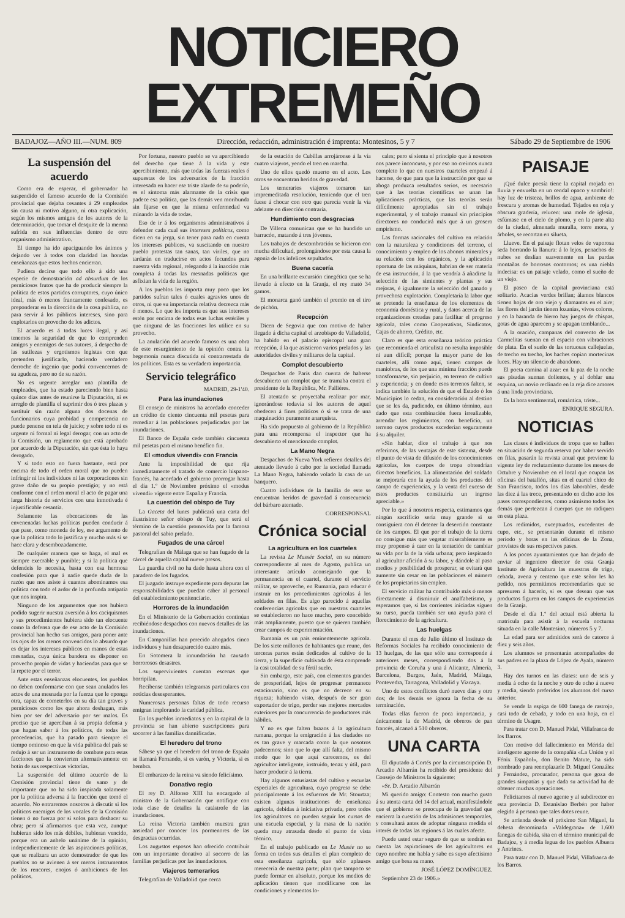NOTICIERO EXTREMEÑO
BADAJOZ—AÑO III.—NUM. 809 Dirección, redacción, administración é imprenta: Montesinos, 5 y 7 Sábado 29 de Septiembre de 1906
La suspensión del acuerdo
Como era de esperar, el gobernador ha suspendido el famoso acuerdo de la Comisión provincial que dejaba cesantes á 29 empleados sin causa ni motivo alguno, ni otra explicación, según los mismos amigos de los autores de la determinación, que tomar el desquite de la merma sufrida en sus influencias dentro de otro organismo administrativo.
El tiempo ha ido apaciguando los ánimos y dejando ver á todos con claridad las hondas enseñanzas que estos hechos encierran.
Pudiera decirse que todo ello á sido una especie de demostración ad absurdum de los perniciosos frutos que ha de producir siempre la política de estos partidos corruptores, cuyo único ideal, más ó menos francamente confesado, es preponderar en la dirección de la cosa pública, no para servir á los públicos intereses, sino para explotarlos en provecho de los adictos.
El acuerdo es á todas luces ilegal, y así tenemos la seguridad de que lo comprenden amigos y enemigos de sus autores, á despecho de las sutilezas y ergotismos legistas con que pretenden justificarlo, haciendo verdadero derroche de ingenio que podrá convencernos de su agudeza, pero no de su razón.
No es urgente arreglar una plantilla de empleados, que ha estado pareciendo bien hasta quince días antes de reunirse la Diputación, ni es arreglo de plantilla el suprimir dos ó tres plazas y sustituir sin razón alguna dos docenas de funcionarios cuya probidad y competencia no puede penerse en tela de juicio; y sobre todo ni es urgente ni formal ni legal derogar, con un acto de la Comisión, un reglamento que está aprobado por acuerdo de la Diputación, sin que ésta lo haya derogado.
Y si todo esto no fuera bastante, está por encima de todo el orden moral que no pueden infringir ni los individuos ni las corporaciones sin grave daño de su propio prestigio; y no está conforme con el orden moral el acto de pagar una larga historia de servicios con una inmotivada é injustificable cesantía.
Solamente las obcecaciones de las envenenadas luchas políticas pueden conducir á que pase, como moneda de ley, ese argumento de que la política todo lo justifica y mucho más si se hace clara y desembozadamente.
De cualquier manera que se haga, el mal es siempre execrable y punible; y si la política que defendeis lo necesita, basta con esa hermosa confesión para que á nadie quede duda de la razón que nos asiste á cuantos abominamos esa política con todo el ardor de la profunda antipatía que nos inspira.
Ninguno de los argumentos que nos hubiera podido sugerir nuestra aversión á los caciquismos y sus procedimientos hubiera sido tan elocuente como la defensa que de ese acto de la Comisión provincial han hecho sus amigos, para poner ante los ojos de los menos convencidos lo absurdo que es dejar los intereses públicos en manos de estas mesnadas, cuya única bandera es disponer en provecho propio de vidas y haciendas para que se la repete por el terror.
Ante estas enseñanzas elocuentes, los pueblos no deben conformarse con que sean anulados los actos de una mesnada por la fuerza que le oponga otra, capaz de cometerlos en su día tan graves y perniciosos como los que ahora deshagan, más bien por ser del adversario por ser malos. Es preciso que se aperciban á su propia defensa y que hagan saber á los políticos, de todas las procedencias, que ha pasado para siempre el tiempo ominoso en que la vida pública del país se redujo á ser un instrumento de combate para estas facciones que la convierten alternativamente en botín de sus respectivas victorias.
La suspensión del último acuerdo de la Comisión provincial tiene de sano y de importante que no ha sido inspirada solamente por la política adversa á la fracción que tomó el acuerdo. No entraremos nosotros á discutir si los políticos enemigos de los vocales de la Comisión tienen ó no fuerza por sí solos para deshacer su obra; pero sí afirmamos que esta vez, aunque hubieran sido los más débiles, hubieran vencido, porque era un anhelo unánime de la opinión, independientemente de las aspiraciones políticas, que se realizara un acto demostrador de que los pueblos no se avienen á ser meros instrumentos de los rencores, enojos ó ambiciones de los políticos.
Por fortuna, nuestro pueblo se va apercibiendo del derecho que tiene á la vida y este apercibimiento, más que todas las fuerzas reales ó supuestas de los adversarios de la fracción interesada en hacer ese triste alarde de su poderío, es el síntoma más alarmante de la crisis que padece esa política, que las demás ven moribunda sin fijarse en que la misma enfermedad va minando la vida de todas.
Eso de ir á los organismos administrativos á defender cada cual sus intereses políticos, como dicen en su jerga, sin tener para nada en cuenta los intereses públicos, va suscitando en nuestro pueblo protestas tan sanas, tan viriles, que no tardarán en traducirse en actos fecundos para nuestra vida regional, relegando á la inacción más completa á todas las mesnadas políticas que asfixian la vida de la región.
A los pueblos les importa muy poco que los partidos sufran tales ó cuales agravios unos de otros, ni que su importancia relativa decrezca más ó menos. Lo que les importa es que sus intereses estén por encima de todas esas luchas estériles y que ninguna de las fracciones los utilice en su provecho.
La anulación del acuerdo famoso es una obra de este resurgimiento de la opinión contra la hegemonía nunca discutida ni contrarrestada de los políticos. Esta es su verdadera importancia.
Servicio telegráfico
MADRID, 29-1'40.
Para las inundaciones
El consejo de ministros ha acordado conceder un crédito de ciento cincuenta mil pesetas para remediar á las poblaciones perjudicadas por las inundaciones.
El Banco de España cede también cincuenta mil pesetas para el mismo benéfico fin.
El «modus vivendi» con Francia
Ante la imposibilidad de que rija inmediatamente el tratado de comercio hispano-francés, ha acordado el gobierno prorrogar hasta el día 1.º de Noviembre próximo el «modus vivendi» vigente entre España y Francia.
La cuestión del obispo de Tuy
La Gaceta del lunes publicará una carta del ilustrísimo señor obispo de Tuy, que será el término de la cuestión promovida por la famosa pastoral del sabio prelado.
Fugados de una cárcel
Telegrafían de Málaga que se han fugado de la cárcel de aquella capital nueve presos.
La guardia civil no ha dado hasta ahora con el paradero de los fugados.
El juzgado instruye expediente para depurar las responsabilidades que puedan caber al personal del establecimiento penitenciario.
Horrores de la inundación
En el Ministerio de la Gobernación continúan recibiéndose despachos con nuevos detalles de las inundaciones.
En Campanillas han perecido ahogados cinco individuos y han desaparecido cuatro más.
En Sotomera la innundación ha causado horrorosos desastres.
Los supervivientes cuentan escenas que horripilan.
Recíbense también telegramas particulares con noticias desesperantes.
Numerosas personas faltas de todo recurso emigran implorando la caridad pública.
En los pueblos inmediatos y en la capital de la provincia se han abierto suscripciones para socorrer á las familias dannificadas.
El heredero del trono
Sábese ya que el heredero del trono de España se llamará Fernando, si es varón, y Victoria, si es hembra.
El embarazo de la reina va siendo felicísimo.
Donativo regio
El rey D. Alfonso XIII ha encargado al ministro de la Gobernación que notifique con toda clase de detalles la catástrofe de las inundaciones.
La reina Victoria también muestra gran ansiedad por conocer los pormenores de las desgracias ocurridas.
Los augustos esposos han ofrecido contribuir con un importante donativo al socorro de las familias perjudicas por las inundaciones.
Viajeros temerarios
Telegrafían de Valladolid que cerca
de la estación de Cubillas arrojáronse á la vía cuatro viajeros, yendo el tren en marcha.
Uno de ellos quedó muerto en el acto. Los otros se encuentran heridos de gravedad.
Los temerarios viajeros tomaron tan impremeditada resolución, temiendo que el tren fuese á chocar con otro que parecía venir la vía adelante en dirección contraria.
Hundimiento con desgracias
De Villena comunican que se ha hundido un barracón, matando á tres jóvenes.
Los trabajos de descombración se hicieron con mucha dificultad, prolongándose por esta causa la agonía de los infelices sepultados.
Buena cacería
En una brillante excursión cinegética que se ha llevado á efecto en la Granja, el rey mató 34 gamos.
El monarca ganó también el premio en el tiro de pichón.
Recepción
Dicen de Segovia que con motivo de haber llegado á dicha capital el arzobispo de Valladolid, ha habido en el palacio episcopal una gran recepción, á la que asistieron varios prelados y las autoridades civiles y militares de la capital.
Complot descubierto
Despachos de París dan cuenta de haberse descubierto un complot que se tramaba contra el presidente de la República, Mr. Falliéres.
El atentado se proyectaba realizar por mar, ignorándose todavía si los autores de aquel obedecen á fines políticos ó si se trata de una maquinación puramente anarquista.
Ha sido propuesto al gobierno de la República para una recompensa el inspector que ha descubierto el mencionado complot.
La Mano Negra
Despachos de Nueva York refieren detalles del atentado llevado á cabo por la sociedad llamada La Mano Negra, habiendo volado la casa de un banquero.
Cuatro individuos de la familia de este se encuentran heridos de gravedad á consecuencia del bárbaro atentado.
CORRESPONSAL
Crónica social
La agricultura en los cuarteles
La revista Le Mussée Social, en su número correspondiente al mes de Agosto, publica un interesante artículo aconsejando que la permanencia en el cuartel, durante el servicio militar, se aproveche, en Rumanía, para educar é instruir en los procedimientos agrícolas á los soldados en filas. Es algo parecido á aquellas conferencias agrícolas que en nuestros cuarteles se establecieron no hace mucho, pero concebido más ampliamente, puesto que se quieren también crear campos de experimentación.
Rumanía es un país eminentemente agrícola. De los siete millones de habitantes que reune, dos terceras partes están dedicados al cultivo de la tierra, y la superficie cultivada de ésta comprende la casi totalidad de su fértil suelo.
Sin embargo, este país, con elementos grandes de prosperidad, lejos de progresar permanece estacionario, sino es que no decrece en su riqueza; habiendo visto, después de ser gran exportador de trigo, perder sus mejores mercados exteriores por la concurrencia de productores más hábiles.
Y no es que falten brazos á la agricultura rumana, porque la emigración á las ciudades no es tan grave y marcada como la que nosotros padecemos; sino que lo que allí falta, del mismo modo que lo que aquí carecemos, es del agricultor inteligente, instruido, tenaz y útil, para hacer producir á la tierra.
Hay algunos entusiastas del cultivo y escuelas especiales de agricultura, cuyo progreso se debe principalmente á los esfuerzos de Mr. Stourtza; existen algunas instituciones de enseñanza agrícola, debidas á iniciativa privada, pero todos los agricultores no pueden seguir los cursos de una escuela especial, y la masa de la nación queda muy atrasada desde el punto de vista técnico.
En el trabajo publicado en Le Musée no se forma en todos sus detalles el plan completo de esta enseñanza agrícola, que sólo aplausos merecería de nuestra parte; plan que tampoco se puede formar en absoluto, porque los medios de aplicación tienen que modificarse con las condiciones y elementos lo-
cales; pero sí sienta el principio que á nosotros nos parece inconcuso, y por eso no creímos nunca completo lo que en nuestros cuarteles empezó á hacerse, de que para que la instrucción por que se aboga produzca resultados serios, es necesario que á las teorías científicas se unan las aplicaciones prácticas, que las teorías serán difícilmente apropiadas sin el trabajo experimental, y el trabajo manual sin principios directores no conducirá más que á un grosero empirismo.
Las formas racionales del cultivo en relación con la naturaleza y condiciones del terreno, el conocimiento y empleo de los abonos minerales y su relación con los orgánicos, y la aplicación oportuna de las máquinas, habrían de ser materia de esa instrucción, á la que vendría á añadirse la selección de las simientes y plantas y sus mejoras, é igualmente la selección del ganado y provechosa explotación. Completaría la labor que se pretende la enseñanza de los elementos de economía doméstica y rural, y datos acerca de las organizaciones creadas para facilitar el progreso agrícola, tales como Cooperativas, Sindicatos, Cajas de ahorro, Crédito, etc.
Claro es que esta enseñanza teórico práctica que recomienda el articulista no resulta imposible ni aun difícil; porque la mayor parte de los cuarteles, allí como aquí, tienen campos de maniobras, de los que una mínima fracción puede transformarse, sin perjuicio, en terreno de cultivo y experiencia; y en donde esos terrenos falten, se indica también la solución de que el Estado ó los Municipios lo cedan, en consideración al destino que se les da, pudiendo, en último término, aun dado que esta combinación fuera irrealizable, arrendar los regimientos, con beneficio, un terreno cuyos productos excederían seguramente á su alquiler.
«Sin hablar, dice el trabajo á que nos referimos, de las ventajas de este sistema, desde el punto de vista de difusión de los conocimientos agrícolas, los cuerpos de tropa obtendrían directos beneficios. La alimentación del soldado se mejoraría con la ayuda de los productos del campo de experiencias, y la venta del exceso de estos productos constituiría un ingreso apreciable.»
Por lo que á nosotros respecta, estimamos que ningún sacrificio sería muy grande si se consiguiera con él detener la deserción constante de los campos. El que por el trabajo de la tierra no consigue más que vegetar miserablemente es muy propenso á caer en la tentación de cambiar su vida por la de la vida urbana; pero inspirando al agricultor afición á su labor, y dándole al paso medios y posibilidad de prosperar, se evitará que aumente sin cesar en las poblaciones el número de los propietarios sin empleo.
El servicio militar ha contribuido más ó menos directamente á disminuir el analfabetismo, y esperamos que, si las corrientes iniciadas siguen su curso, pueda también ser una ayuda para el florecimiento de la agricultura.
Las huelgas
Durante el mes de Julio último el Instituto de Reformas Sociales ha recibido conocimiento de 13 huelgas, de las que sólo una corresponde á anteriores meses, correspondiendo dos á la provincia de Coruña y una á Alicante, Almería, Barcelona, Burgos, Jaén, Madrid, Málaga, Pontevedra, Tarragona, Valladolid y Vizcaya.
Uno de estos conflictos duró nueve días y otro dos; de los demás se ignora la fecha de su terminación.
Todas ellas fueron de poca importancia, y únicamente la de Madrid, de obreros de pan francés, alcanzó á 510 obreros.
UNA CARTA
El diputado á Cortés por la circunscripción D. Arcadio Albarrán ha recibido del presidente del Consejo de Ministros la siguiente:
«Sr. D. Arcadio Albarrán
Mi querido amigo: Contesto con mucho gusto á su atenta carta del 14 del actual, manifestándole que el gobierno se preocupa de la gravedad que encierra la cuestión de las admisiones temporales, y consultará antes de adoptar ninguna medida el interés de todas las regiones á las cuales afecte.
Puede usted estar seguro de que se tendrán en cuenta las aspiraciones de los agricultores en cuyo nombre me habla y sabe es suyo afectísimo amigo que besa su mano.
JOSÉ LÓPEZ DOMÍNGUEZ.
Septiembre 23 de 1906.»
PAISAJE
¡Qué dulce poesía tiene la capital mojada en lluvia y envuelta en un cendal opaco y sombrío!: hay luz de tristeza, brillos de agua, ambiente de frescura y aromas de humedad. Tejados en roja y obscura gradería, relucen: una mole de iglesia, esfúmase en el cielo de plomo, y en la parte alta de la ciudad, almenada muralla, torre mora, y árboles, se recortan en silueta.
Llueve. En el paisaje flotan velos de vaporosa seda borrando la llanura: á lo lejos, penachos de nubes se deslían suavemente en las pardas montañas de borrosos contornos; es una niebla indecisa: es un paisaje velado, como el sueño de un viejo.
El paseo de la capital provinciana está solitario. Acacias verdes brillan; álamos blancos tienen hojas de oro viejo y diamantes en el aire; las flores del jardín tienen lozanías, vivos colores, y en la baranda de hierro hay juegos de chispas, gotas de agua aparecen y se apagan temblando...
A la oración, campanas del convento de las Carmelitas suenan en el espacio con vibraciones de plata. En el suelo de las tortuosas callejuelas, de trecho en trecho, los baches copian mortecinas luces. Hay un silencio de abandono.
El poeta camina al azar: en la paz de la noche sus pisadas suenan dolientes, y al doblar una esquina, un novio reclinado en la reja dice amores á una linda provinciana.
Es la hora sentimental, romántica, triste...
ENRIQUE SEGURA.
NOTICIAS
Las clases é individuos de tropa que se hallen en situación de segunda reserva por haber servido en filas, pasarán la revista anual que previene la vigente ley de reclutamiento durante los meses de Octubre y Noviembre en el local que ocupan las oficinas del batallón, sitas en el cuartel chico de San Francisco, todos los días laborables, desde las diez á las trece, presentando en dicho acto los pases correspondientes, como asimismo todos los demás que pertezcan á cuerpos que no radiquen en esta plaza.
Los redimidos, exceptuados, excedentes de cupo, etc., se presentarán durante el mismo período y horas en las oficinas de la Zona, provistos de sus respectivos pases.
A los pocos ayuntamientos que han dejado de enviar al ingeniero director de esta Granja Instituto de Agricultura las muestras de trigo, cebada, avena y centeno que este señor les ha pedido, nos permitimos recomendarles que se apresuren á hacerlo, si es que desean que sus productos figuren en los campos de experiencias de la Granja.
Desde el día 1.º del actual está abierta la matrícula para asistir á la escuela nocturna situada en la calle Montesino, números 5 y 7.
La edad para ser admitidos será de catorce á diez y seis años.
Los alumnos se presentarán acompañados de sus padres en la plaza de López de Ayala, número 3.
Hay dos turnos en las clases: uno de seis y media á ocho de la noche y otro de ocho á nueve y media, siendo preferidos los alumnos del curso anterior.
Se vende la espiga de 600 fanega de rastrojo, casi todo de cebada, y todo en una hoja, en el término de Usagre.
Para tratar con D. Manuel Pidal, Villafranca de los Barros.
Con motivo del fallecimiento en Mérida del inteligente agente de la compañía «La Unión y el Fénix Español», don Benito Matute, ha sido nombrado para reemplazarle D. Miguel González y Fernández, procurador, persona que goza de grandes simpatías y que dada su actividad ha de obtener muchas operaciones.
Felicitamos al nuevo agente y al subdirector en esta provincia D. Estanislao Berbén por haber elegido á persona que tales dotes reune.
Se arrienda desde el próximo San Miguel, la dehesa denominada «Valdegrana» de 1.600 fanegas de cabida, sita en el término municipal de Badajoz, y á media legua de los pueblos Albuera y Antrines.
Para tratar con D. Manuel Pidal, Villafranca de los Barros.